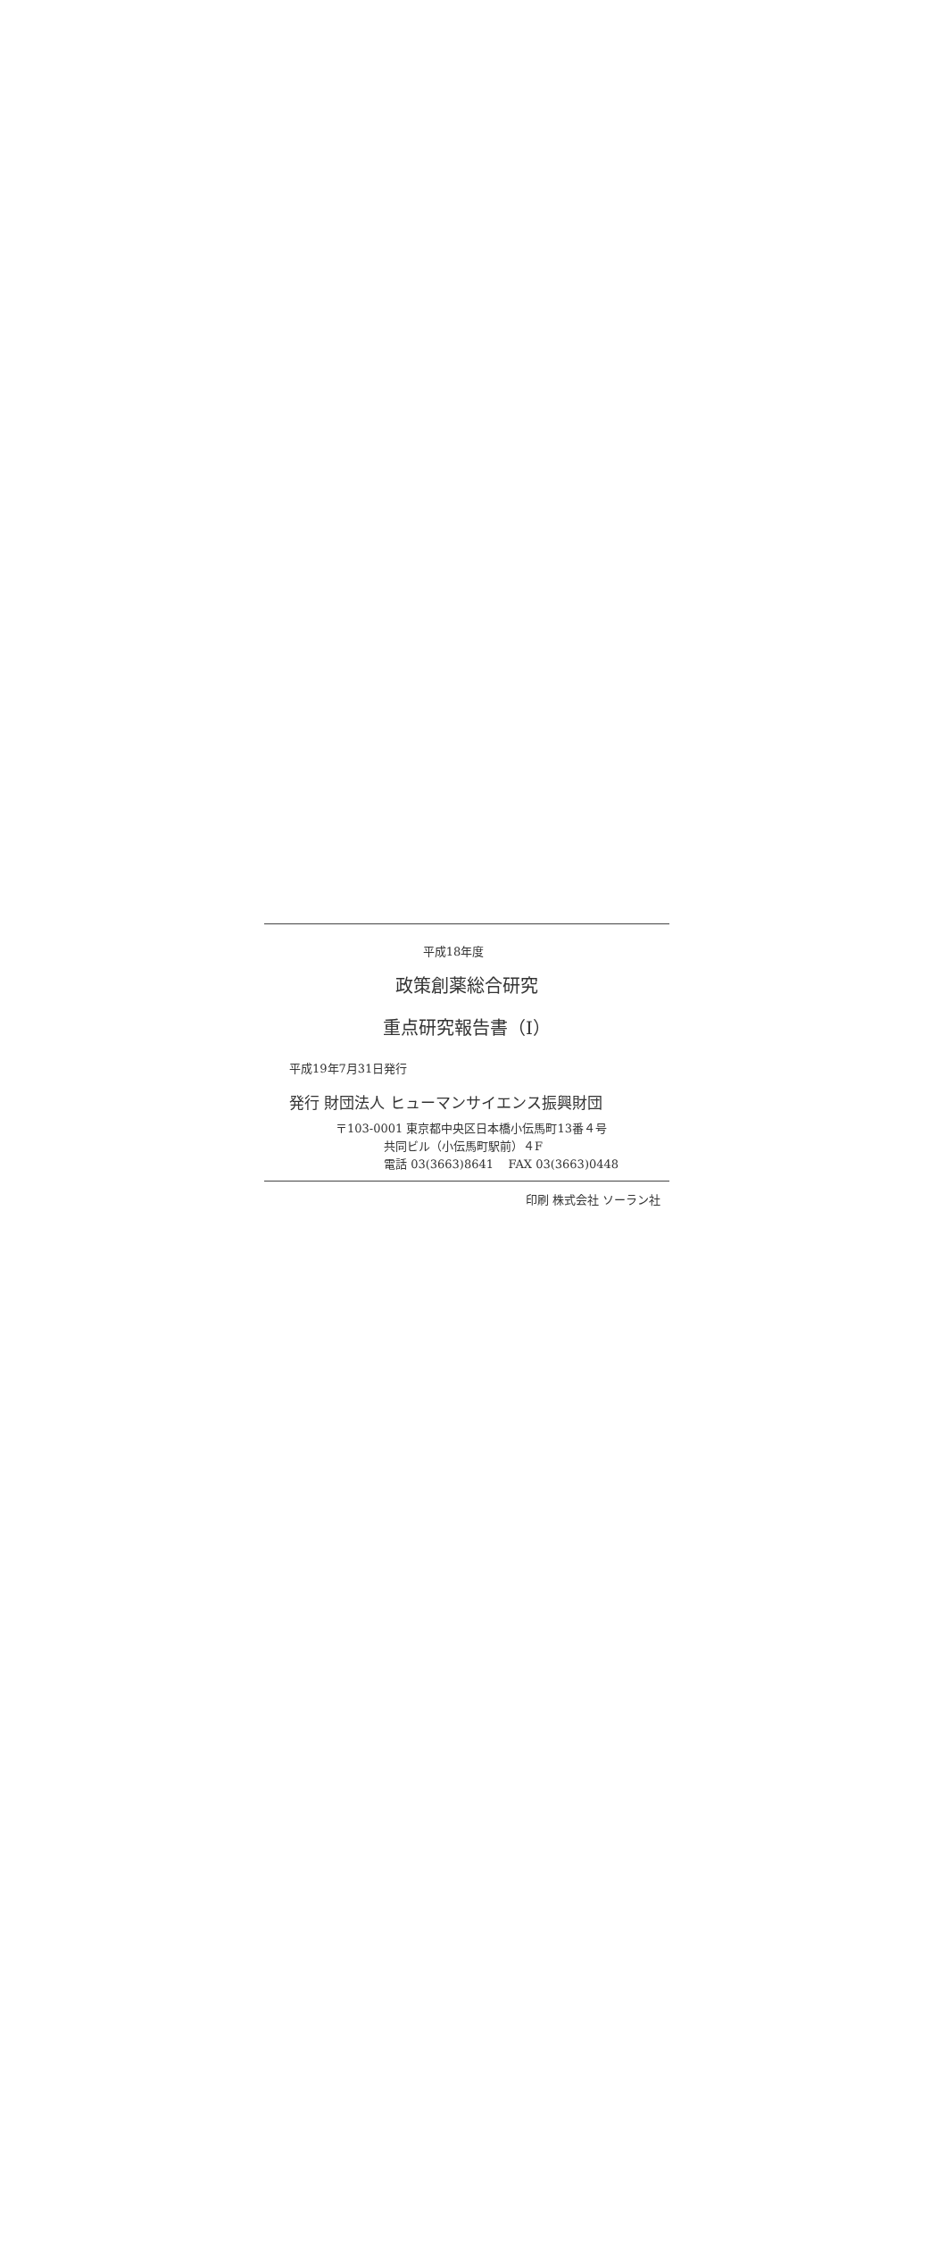平成18年度
政策創薬総合研究
重点研究報告書（I）
平成19年7月31日発行
発行 財団法人 ヒューマンサイエンス振興財団
〒103-0001 東京都中央区日本橋小伝馬町13番４号
共同ビル（小伝馬町駅前）４F
電話 03(3663)8641 FAX 03(3663)0448
印刷 株式会社 ソーラン社